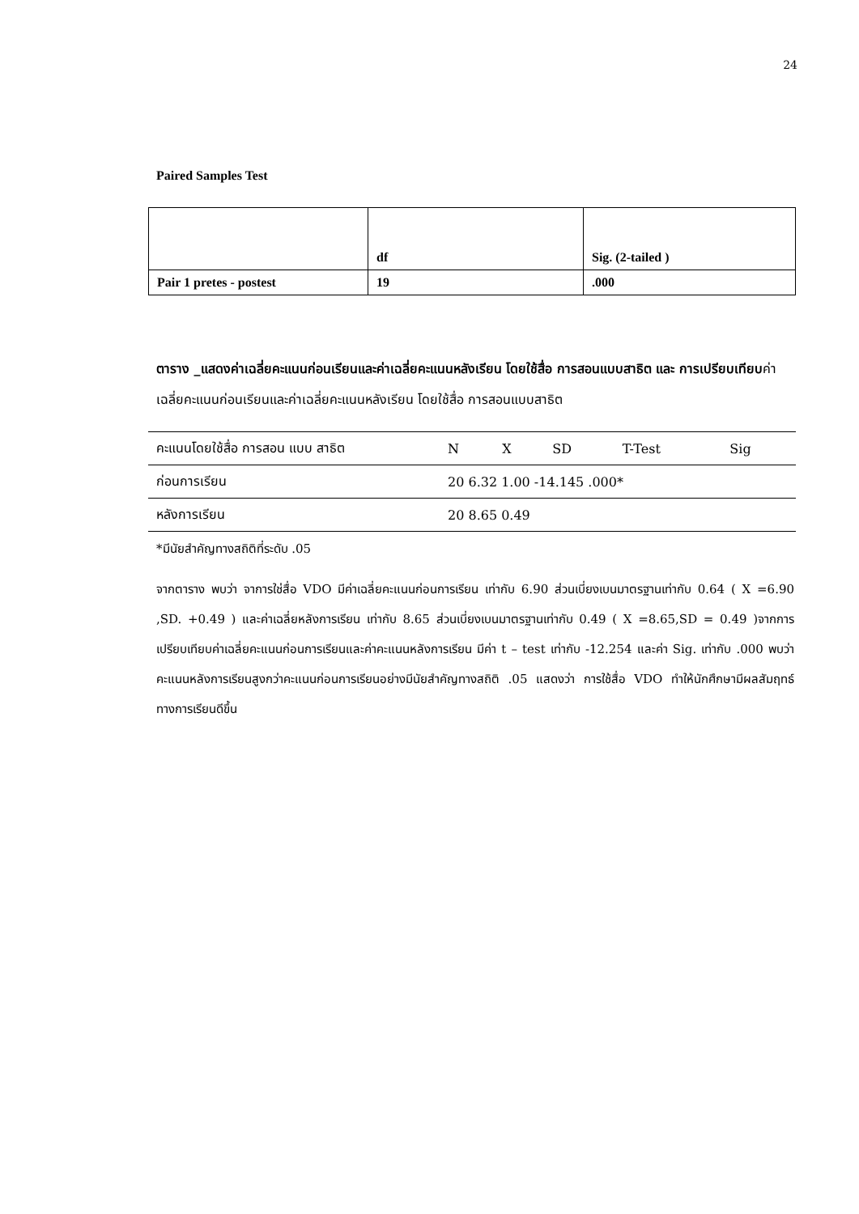24
Paired Samples Test
| | df | Sig. (2-tailed ) |
| Pair 1 pretes - postest | 19 | .000 |
ตาราง _แสดงค่าเฉลี่ยคะแนนก่อนเรียนและค่าเฉลี่ยคะแนนหลังเรียน โดยใช้สื่อ การสอนแบบสาธิต และ การเปรียบเทียบค่าเฉลี่ยคะแนนก่อนเรียนและค่าเฉลี่ยคะแนนหลังเรียน โดยใช้สื่อ การสอนแบบสาธิต
| คะแนนโดยใช้สื่อ การสอน แบบ สาธิต | N | X | SD | T-Test | Sig |
| ก่อนการเรียน | 20 6.32 1.00 -14.145 .000* | | | | |
| หลังการเรียน | 20 8.65 0.49 | | | | |
*มีนัยสำคัญทางสถิติที่ระดับ .05
จากตาราง พบว่า จาการใช่สื่อ VDO มีค่าเฉลี่ยคะแนนก่อนการเรียน เท่ากับ 6.90 ส่วนเบี่ยงเบนมาตรฐานเท่ากับ 0.64 ( X =6.90 ,SD. +0.49 ) และค่าเฉลี่ยหลังการเรียน เท่ากับ 8.65 ส่วนเบี่ยงเบนมาตรฐานเท่ากับ 0.49 ( X =8.65,SD = 0.49 )จากการเปรียบเทียบค่าเฉลี่ยคะแนนก่อนการเรียนและค่าคะแนนหลังการเรียน มีค่า t – test เท่ากับ -12.254 และค่า Sig. เท่ากับ .000 พบว่าคะแนนหลังการเรียนสูงกว่าคะแนนก่อนการเรียนอย่างมีนัยสำคัญทางสถิติ .05 แสดงว่า การใช้สื่อ VDO ทำให้นักศึกษามีผลสัมฤทธ์ทางการเรียนดีขึ้น